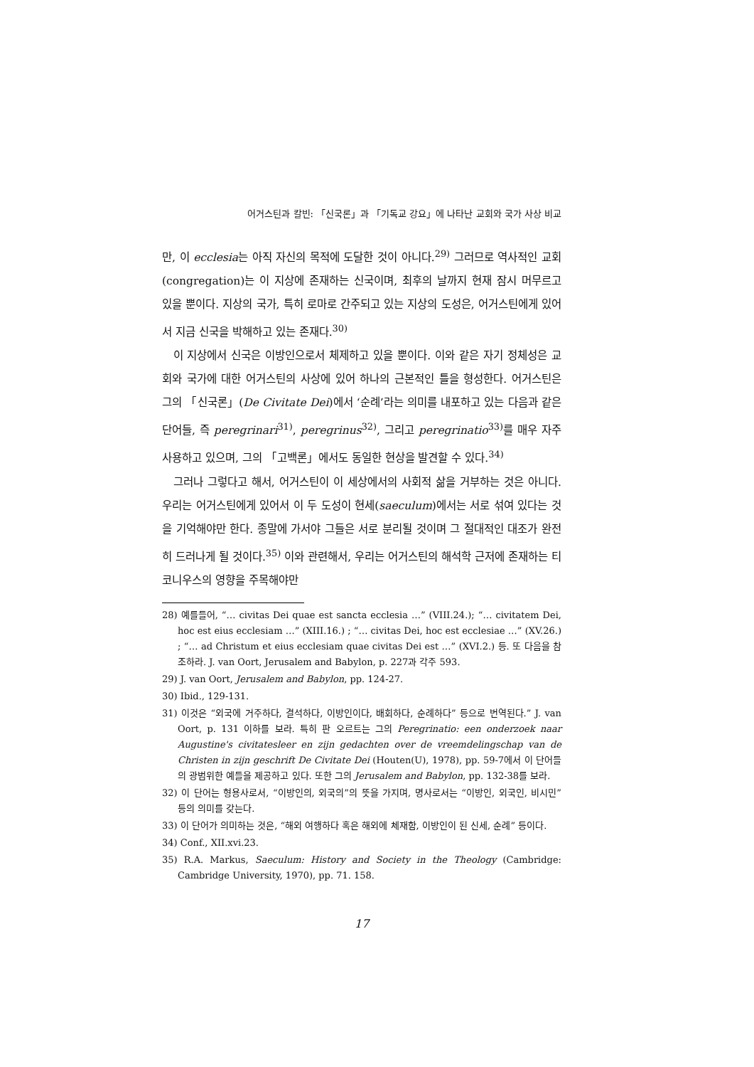어거스틴과 칼빈: 「신국론」과 「기독교 강요」에 나타난 교회와 국가 사상 비교
만, 이 ecclesia는 아직 자신의 목적에 도달한 것이 아니다.<sup>29)</sup> 그러므로 역사적인 교회(congregation)는 이 지상에 존재하는 신국이며, 최후의 날까지 현재 잠시 머무르고 있을 뿐이다. 지상의 국가, 특히 로마로 간주되고 있는 지상의 도성은, 어거스틴에게 있어서 지금 신국을 박해하고 있는 존재다.<sup>30)</sup>
이 지상에서 신국은 이방인으로서 체제하고 있을 뿐이다. 이와 같은 자기 정체성은 교회와 국가에 대한 어거스틴의 사상에 있어 하나의 근본적인 틀을 형성한다. 어거스틴은 그의 「신국론」(De Civitate Dei)에서 ‘순례’라는 의미를 내포하고 있는 다음과 같은 단어들, 즉 peregrinari<sup>31)</sup>, peregrinus<sup>32)</sup>, 그리고 peregrinatio<sup>33)</sup>를 매우 자주 사용하고 있으며, 그의 「고백론」에서도 동일한 현상을 발견할 수 있다.<sup>34)</sup>
그러나 그렇다고 해서, 어거스틴이 이 세상에서의 사회적 삶을 거부하는 것은 아니다. 우리는 어거스틴에게 있어서 이 두 도성이 현세(saeculum)에서는 서로 섞여 있다는 것을 기억해야만 한다. 종말에 가서야 그들은 서로 분리될 것이며 그 절대적인 대조가 완전히 드러나게 될 것이다.<sup>35)</sup> 이와 관련해서, 우리는 어거스틴의 해석학 근저에 존재하는 티코니우스의 영향을 주목해야만
28) 예를들어, “… civitas Dei quae est sancta ecclesia …” (VIII.24.); “… civitatem Dei, hoc est eius ecclesiam …” (XIII.16.) ; “… civitas Dei, hoc est ecclesiae …” (XV.26.) ; “… ad Christum et eius ecclesiam quae civitas Dei est …” (XVI.2.) 등. 또 다음을 참조하라. J. van Oort, Jerusalem and Babylon, p. 227과 각주 593.
29) J. van Oort, Jerusalem and Babylon, pp. 124-27.
30) Ibid., 129-131.
31) 이것은 “외국에 거주하다, 결석하다, 이방인이다, 배회하다, 순례하다” 등으로 번역된다.” J. van Oort, p. 131 이하를 보라. 특히 판 오르트는 그의 Peregrinatio: een onderzoek naar Augustine's civitatesleer en zijn gedachten over de vreemdelingschap van de Christen in zijn geschrift De Civitate Dei (Houten(U), 1978), pp. 59-7에서 이 단어들의 광범위한 예들을 제공하고 있다. 또한 그의 Jerusalem and Babylon, pp. 132-38를 보라.
32) 이 단어는 형용사로서, “이방인의, 외국의”의 뜻을 가지며, 명사로서는 “이방인, 외국인, 비시민” 등의 의미를 갖는다.
33) 이 단어가 의미하는 것은, “해외 여행하다 혹은 해외에 체재함, 이방인이 된 신세, 순례” 등이다.
34) Conf., XII.xvi.23.
35) R.A. Markus, Saeculum: History and Society in the Theology (Cambridge: Cambridge University, 1970), pp. 71. 158.
17